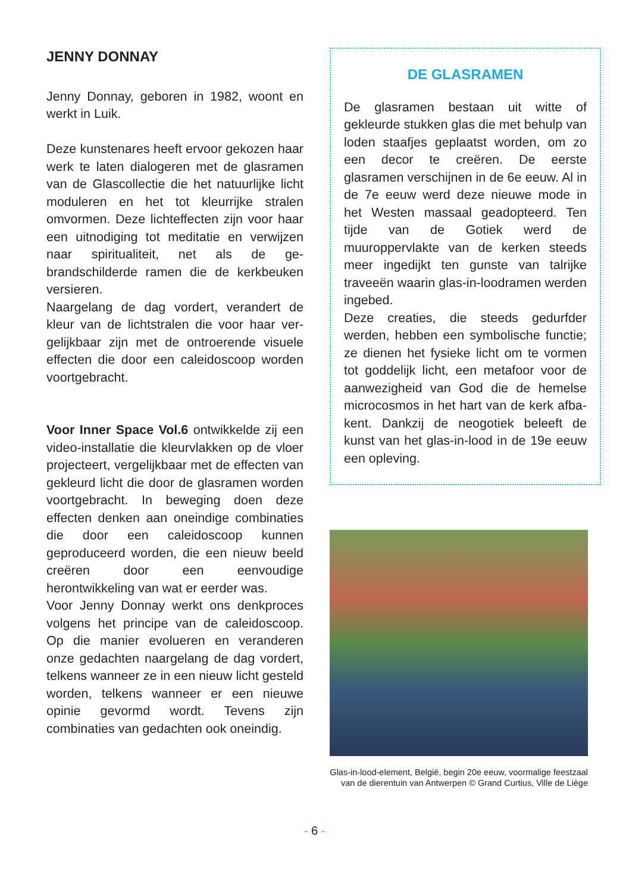JENNY DONNAY
Jenny Donnay, geboren in 1982, woont en werkt in Luik.
Deze kunstenares heeft ervoor gekozen haar werk te laten dialogeren met de glas­ramen van de Glascollectie die het natuur­lijke licht moduleren en het tot kleurrijke stralen omvormen. Deze lichteffecten zijn voor haar een uitnodiging tot meditatie en verwijzen naar spiritualiteit, net als de ge­brandschilderde ramen die de kerkbeuken versieren.
Naargelang de dag vordert, verandert de kleur van de lichtstralen die voor haar ver­gelijkbaar zijn met de ontroerende visuele effecten die door een caleidoscoop wor­den voortgebracht.
Voor Inner Space Vol.6 ontwikkelde zij een video-installatie die kleurvlakken op de vloer projecteert, vergelijkbaar met de ef­fecten van gekleurd licht die door de glas­ramen worden voortgebracht. In beweging doen deze effecten denken aan oneindige combinaties die door een caleidoscoop kunnen geproduceerd worden, die een nieuw beeld creëren door een eenvoudige herontwikkeling van wat er eerder was.
Voor Jenny Donnay werkt ons denkproces volgens het principe van de caleidoscoop. Op die manier evolueren en veranderen onze gedachten naargelang de dag vor­dert, telkens wanneer ze in een nieuw licht gesteld worden, telkens wanneer er een nieuwe opinie gevormd wordt. Tevens zijn combinaties van gedachten ook oneindig.
DE GLASRAMEN
De glasramen bestaan uit witte of gekleurde stukken glas die met behulp van loden staafjes geplaatst worden, om zo een decor te creëren. De eerste glasramen verschijnen in de 6e eeuw. Al in de 7e eeuw werd deze nieuwe mode in het Westen massaal geadopteerd. Ten tijde van de Gotiek werd de muuroppervlakte van de kerken steeds meer ingedijkt ten gunste van talrijke traveeën waa­rin glas-in-loodramen werden inge­bed.
Deze creaties, die steeds gedurfder werden, hebben een symbolische functie; ze dienen het fysieke licht om te vormen tot goddelijk licht, een metafoor voor de aanwezigheid van God die de hemelse microcos­mos in het hart van de kerk afba­kent. Dankzij de neogotiek beleeft de kunst van het glas-in-lood in de 19e eeuw een opleving.
Glas-in-lood-element, België, begin 20e eeuw, voormalige feestzaal van de dierentuin van Antwerpen © Grand Curtius, Ville de Liège
- 6 -